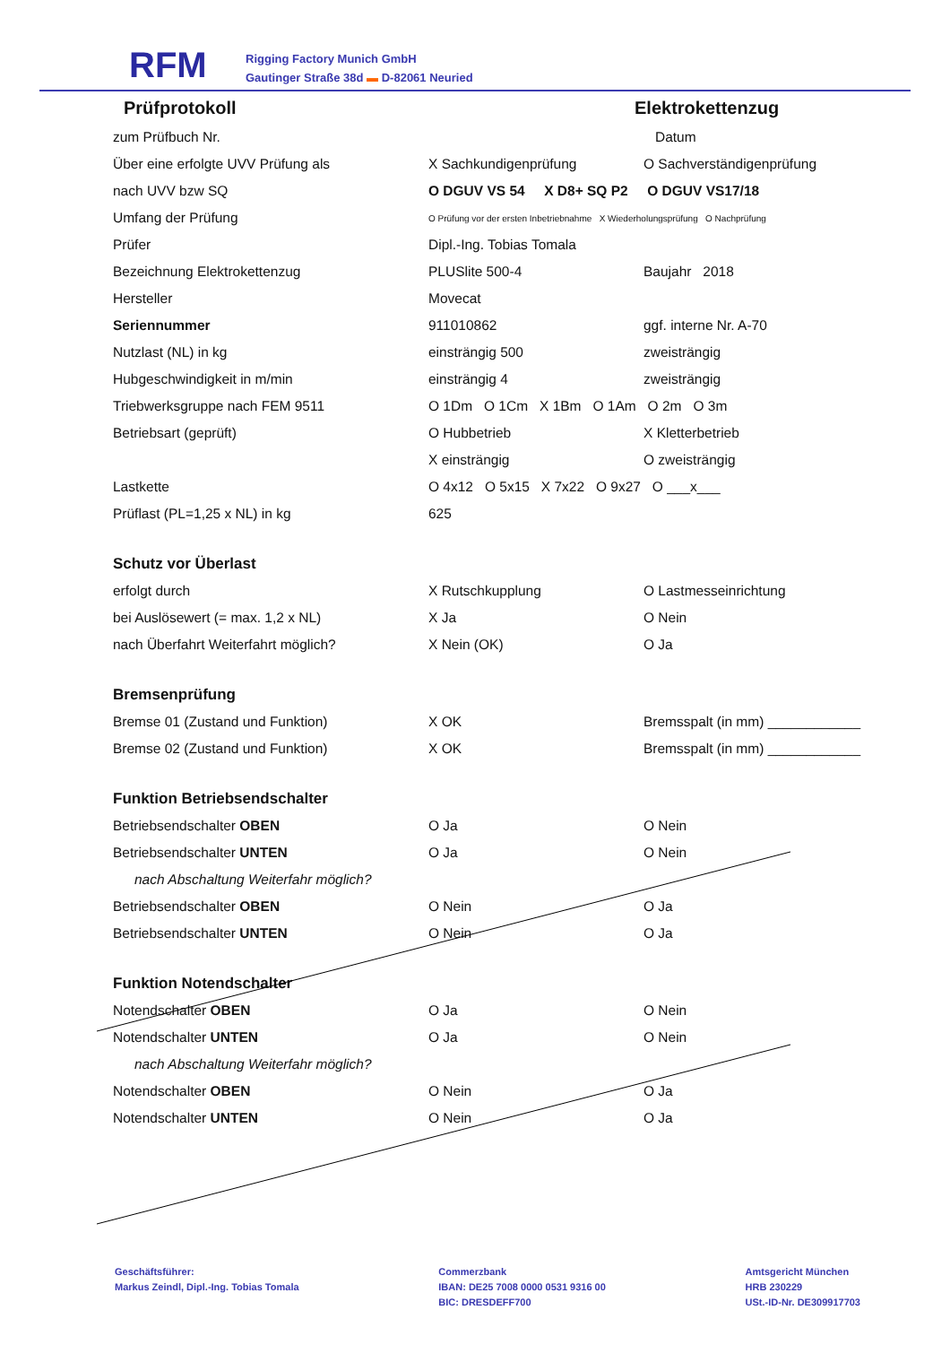RFM
Rigging Factory Munich GmbH
Gautinger Straße 38d ▬ D-82061 Neuried
Prüfprotokoll Elektrokettenzug
zum Prüfbuch Nr. Datum
Über eine erfolgte UVV Prüfung als X Sachkundigenprüfung O Sachverständigenprüfung
nach UVV bzw SQ O DGUV VS 54 X D8+ SQ P2 O DGUV VS17/18
Umfang der Prüfung O Prüfung vor der ersten Inbetriebnahme X Wiederholungsprüfung O Nachprüfung
Prüfer Dipl.-Ing. Tobias Tomala
Bezeichnung Elektrokettenzug PLUSlite 500-4 Baujahr 2018
Hersteller Movecat
Seriennummer 911010862 ggf. interne Nr. A-70
Nutzlast (NL) in kg einsträngig 500 zweisträngig
Hubgeschwindigkeit in m/min einsträngig 4 zweisträngig
Triebwerksgruppe nach FEM 9511 O 1Dm O 1Cm X 1Bm O 1Am O 2m O 3m
Betriebsart (geprüft) O Hubbetrieb X Kletterbetrieb
X einsträngig O zweisträngig
Lastkette O 4x12 O 5x15 X 7x22 O 9x27 O ___x___
Prüflast (PL=1,25 x NL) in kg 625
Schutz vor Überlast
erfolgt durch X Rutschkupplung O Lastmesseinrichtung
bei Auslösewert (= max. 1,2 x NL) X Ja O Nein
nach Überfahrt Weiterfahrt möglich? X Nein (OK) O Ja
Bremsenprüfung
Bremse 01 (Zustand und Funktion) X OK Bremsspalt (in mm) ____________
Bremse 02 (Zustand und Funktion) X OK Bremsspalt (in mm) ____________
Funktion Betriebsendschalter
Betriebsendschalter OBEN O Ja O Nein
Betriebsendschalter UNTEN O Ja O Nein
nach Abschaltung Weiterfahr möglich?
Betriebsendschalter OBEN O Nein O Ja
Betriebsendschalter UNTEN O Nein O Ja
Funktion Notendschalter
Notendschalter OBEN O Ja O Nein
Notendschalter UNTEN O Ja O Nein
nach Abschaltung Weiterfahr möglich?
Notendschalter OBEN O Nein O Ja
Notendschalter UNTEN O Nein O Ja
Geschäftsführer:
Markus Zeindl, Dipl.-Ing. Tobias Tomala
Commerzbank
IBAN: DE25 7008 0000 0531 9316 00
BIC: DRESDEFF700
Amtsgericht München
HRB 230229
USt.-ID-Nr. DE309917703